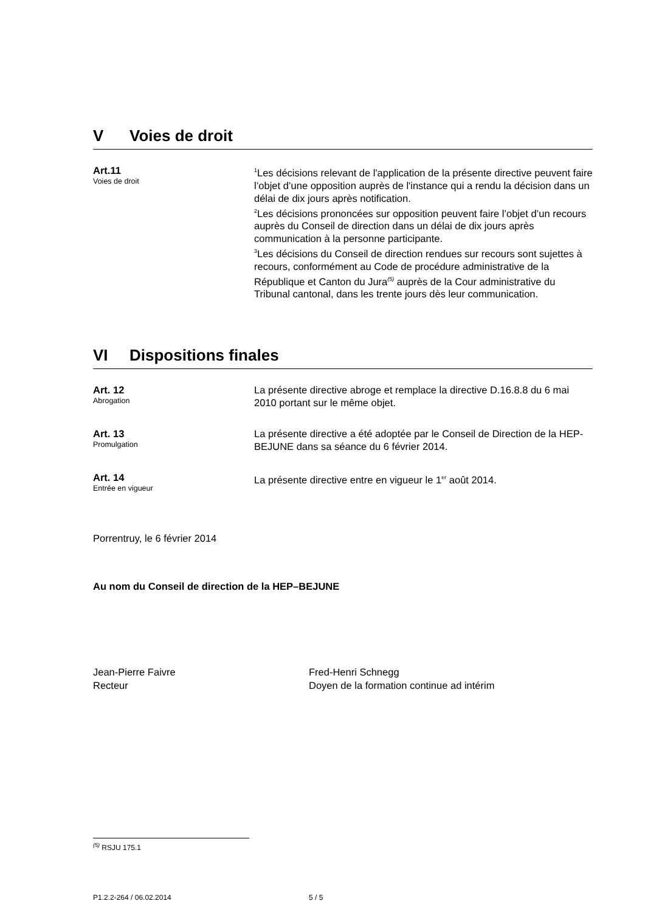V Voies de droit
Art.11
Voies de droit
<sup>1</sup> Les décisions relevant de l'application de la présente directive peuvent faire l’objet d’une opposition auprès de l'instance qui a rendu la décision dans un délai de dix jours après notification.
<sup>2</sup> Les décisions prononcées sur opposition peuvent faire l’objet d’un recours auprès du Conseil de direction dans un délai de dix jours après communication à la personne participante.
<sup>3</sup> Les décisions du Conseil de direction rendues sur recours sont sujettes à recours, conformément au Code de procédure administrative de la République et Canton du Jura<sup>(5)</sup> auprès de la Cour administrative du Tribunal cantonal, dans les trente jours dès leur communication.
VI Dispositions finales
Art. 12
Abrogation
La présente directive abroge et remplace la directive D.16.8.8 du 6 mai 2010 portant sur le même objet.
Art. 13
Promulgation
La présente directive a été adoptée par le Conseil de Direction de la HEP-BEJUNE dans sa séance du 6 février 2014.
Art. 14
Entrée en vigueur
La présente directive entre en vigueur le 1<sup>er</sup> août 2014.
Porrentruy, le 6 février 2014
Au nom du Conseil de direction de la HEP–BEJUNE
Jean-Pierre Faivre
Recteur
Fred-Henri Schnegg
Doyen de la formation continue ad intérim
<sup>(5)</sup> RSJU 175.1
P1.2.2-264 / 06.02.2014 5 / 5